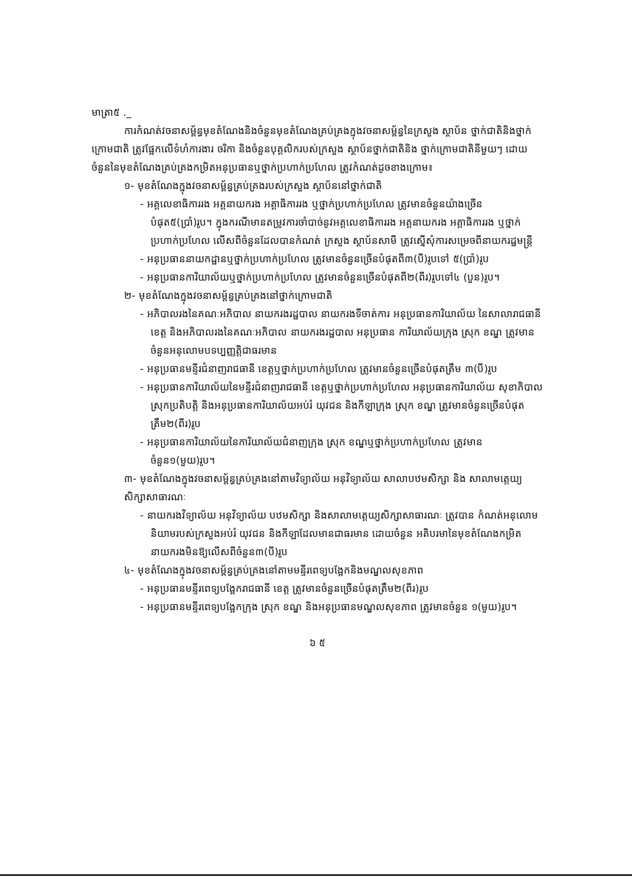មាត្រា៥ ._
ការកំណត់វចនាសម្ព័ន្ធមុខតំណែងនិងចំនួនមុខតំណែងគ្រប់គ្រងក្នុងវចនាសម្ព័ន្ធនៃក្រសួង ស្ថាប័ន ថ្នាក់ជាតិនិងថ្នាក់ក្រោមជាតិ ត្រូវផ្អែកលើទំហំការងារ ចរិកា និងចំនួនបុគ្គលិករបស់ក្រសួង ស្ថាប័នថ្នាក់ជាតិនិង ថ្នាក់ក្រោមជាតិនីមួយៗ ដោយចំនួននៃមុខតំណែងគ្រប់គ្រងកម្រិតអនុប្រធានឬថ្នាក់ប្រហាក់ប្រហែល ត្រូវកំណត់ដូចខាងក្រោម៖
១- មុខតំណែងក្នុងវចនាសម្ព័ន្ធគ្រប់គ្រងរបស់ក្រសួង ស្ថាប័ននៅថ្នាក់ជាតិ
- អគ្គលេខាធិការរង អគ្គនាយករង អគ្គាធិការរង ឬថ្នាក់ប្រហាក់ប្រហែល ត្រូវមានចំនួនយ៉ាងច្រើនបំផុត៥(ប្រាំ)រូប។ ក្នុងករណីមានតម្រូវការចាំបាច់នូវអគ្គលេខាធិការរង អគ្គនាយករង អគ្គាធិការរង ឬថ្នាក់ប្រហាក់ប្រហែល លើសពីចំនួនដែលបានកំណត់ ក្រសួង ស្ថាប័នសាមី ត្រូវស្នើសុំការសម្រេចពីនាយករដ្ឋមន្ត្រី
- អនុប្រធាននាយកដ្ឋានឬថ្នាក់ប្រហាក់ប្រហែល ត្រូវមានចំនួនច្រើនបំផុតពី៣(បី)រូបទៅ ៥(ប្រាំ)រូប
- អនុប្រធានការិយាល័យឬថ្នាក់ប្រហាក់ប្រហែល ត្រូវមានចំនួនច្រើនបំផុតពី២(ពីរ)រូបទៅ៤ (បួន)រូប។
២- មុខតំណែងក្នុងវចនាសម្ព័ន្ធគ្រប់គ្រងនៅថ្នាក់ក្រោមជាតិ
- អភិបាលរងនៃគណៈអភិបាល នាយករងរដ្ឋបាល នាយករងទីចាត់ការ អនុប្រធានការិយាល័យ នៃសាលារាជធានី ខេត្ត និងអភិបាលរងនៃគណៈអភិបាល នាយករងរដ្ឋបាល អនុប្រធាន ការិយាល័យក្រុង ស្រុក ខណ្ឌ ត្រូវមានចំនួនអនុលោមបទប្បញ្ញត្តិជាធរមាន
- អនុប្រធានមន្ទីរជំនាញរាជធានី ខេត្តឬថ្នាក់ប្រហាក់ប្រហែល ត្រូវមានចំនួនច្រើនបំផុតត្រឹម ៣(បី)រូប
- អនុប្រធានការិយាល័យនៃមន្ទីរជំនាញរាជធានី ខេត្តឬថ្នាក់ប្រហាក់ប្រហែល អនុប្រធានការិយាល័យ សុខាភិបាលស្រុកប្រតិបត្តិ និងអនុប្រធានការិយាល័យអប់រំ យុវជន និងកីឡាក្រុង ស្រុក ខណ្ឌ ត្រូវមានចំនួនច្រើនបំផុតត្រឹម២(ពីរ)រូប
- អនុប្រធានការិយាល័យនៃការិយាល័យជំនាញក្រុង ស្រុក ខណ្ឌឬថ្នាក់ប្រហាក់ប្រហែល ត្រូវមានចំនួន១(មួយ)រូប។
៣- មុខតំណែងក្នុងវចនាសម្ព័ន្ធគ្រប់គ្រងនៅតាមវិទ្យាល័យ អនុវិទ្យាល័យ សាលាបឋមសិក្សា និង សាលាមត្តេយ្យសិក្សាសាធារណៈ
- នាយករងវិទ្យាល័យ អនុវិទ្យាល័យ បឋមសិក្សា និងសាលាមត្តេយ្យសិក្សាសាធារណៈ ត្រូវបាន កំណត់អនុលោមនិយាមរបស់ក្រសួងអប់រំ យុវជន និងកីឡាដែលមានជាធរមាន ដោយចំនួន អតិបរមានៃមុខតំណែងកម្រិតនាយករងមិនឱ្យលើសពីចំនួន៣(បី)រូប
៤- មុខតំណែងក្នុងវចនាសម្ព័ន្ធគ្រប់គ្រងនៅតាមមន្ទីរពេទ្យបង្អែកនិងមណ្ឌលសុខភាព
- អនុប្រធានមន្ទីរពេទ្យបង្អែករាជធានី ខេត្ត ត្រូវមានចំនួនច្រើនបំផុតត្រឹម២(ពីរ)រូប
- អនុប្រធានមន្ទីរពេទ្យបង្អែកក្រុង ស្រុក ខណ្ឌ និងអនុប្រធានមណ្ឌលសុខភាព ត្រូវមានចំនួន ១(មួយ)រូប។
៦ ៥